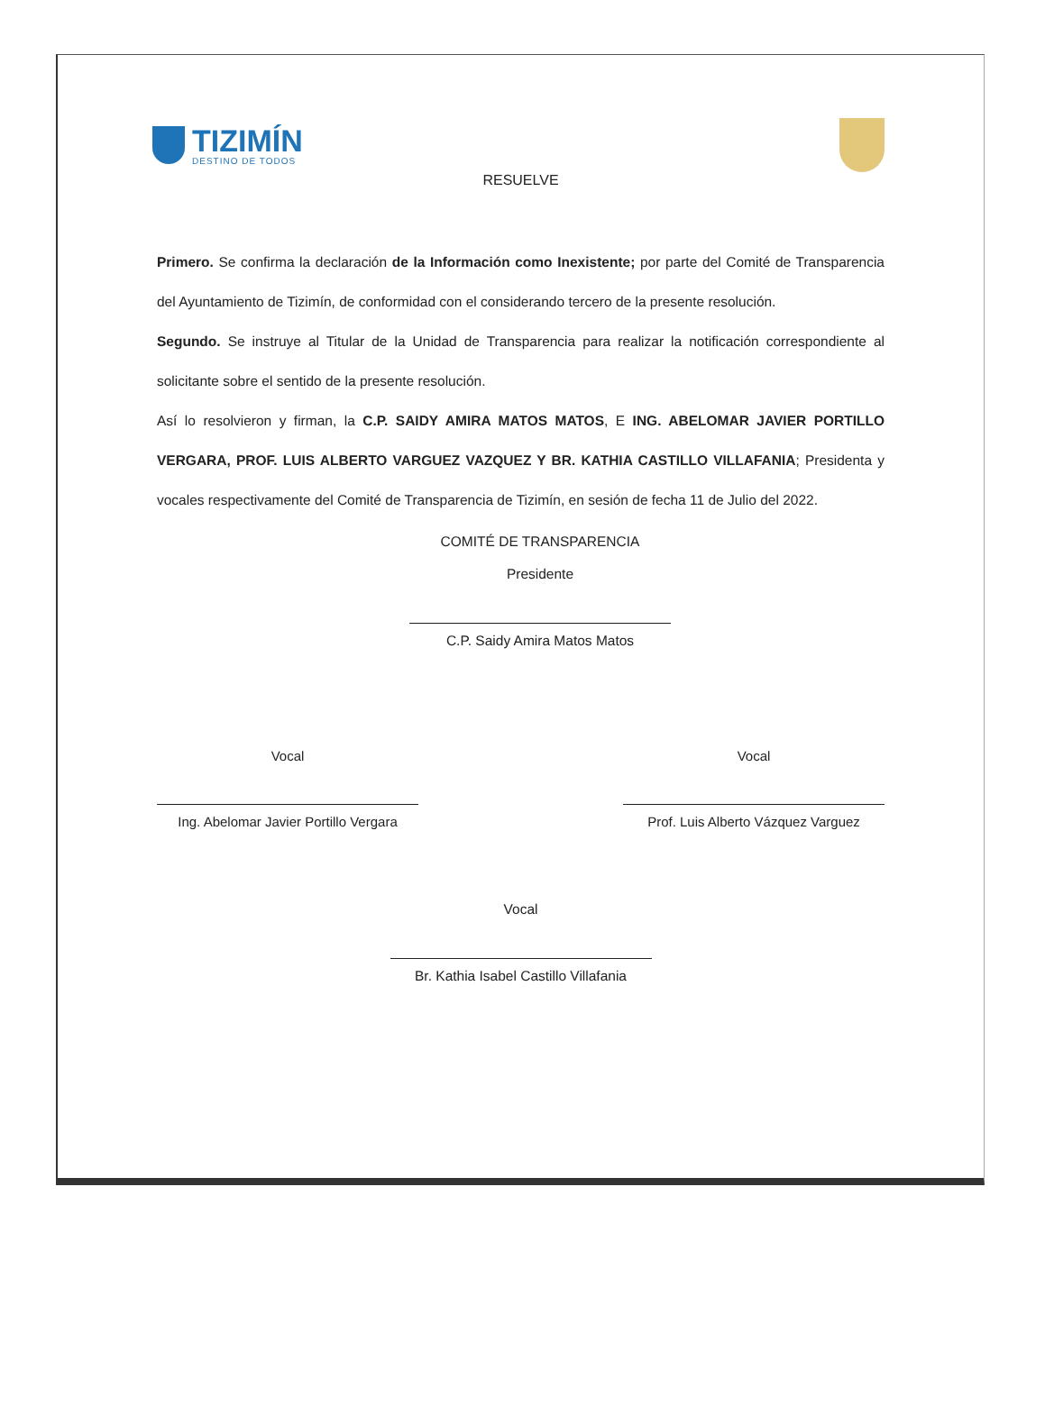TIZIMÍN
DESTINO DE TODOS
RESUELVE
Primero. Se confirma la declaración de la Información como Inexistente; por parte del Comité de Transparencia del Ayuntamiento de Tizimín, de conformidad con el considerando tercero de la presente resolución.
Segundo. Se instruye al Titular de la Unidad de Transparencia para realizar la notificación correspondiente al solicitante sobre el sentido de la presente resolución.
Así lo resolvieron y firman, la C.P. SAIDY AMIRA MATOS MATOS, E ING. ABELOMAR JAVIER PORTILLO VERGARA, PROF. LUIS ALBERTO VARGUEZ VAZQUEZ Y BR. KATHIA CASTILLO VILLAFANIA; Presidenta y vocales respectivamente del Comité de Transparencia de Tizimín, en sesión de fecha 11 de Julio del 2022.
COMITÉ DE TRANSPARENCIA
Presidente
C.P. Saidy Amira Matos Matos
Vocal
Ing. Abelomar Javier Portillo Vergara
Vocal
Prof. Luis Alberto Vázquez Varguez
Vocal
Br. Kathia Isabel Castillo Villafania